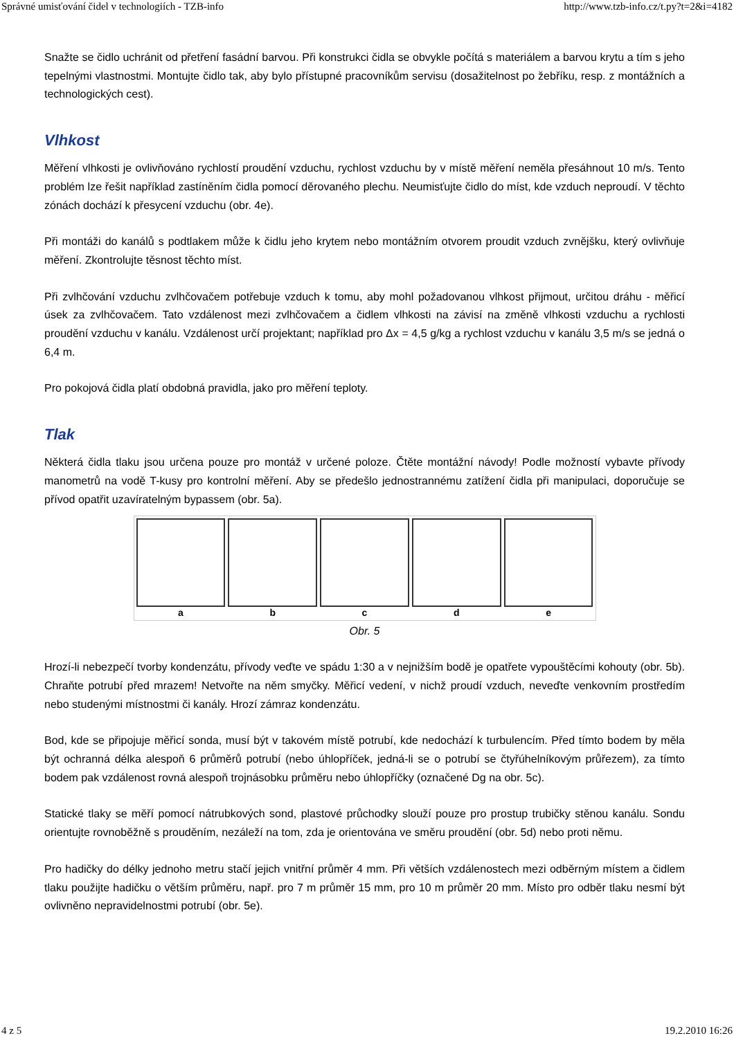Správné umisťování čidel v technologiích - TZB-info http://www.tzb-info.cz/t.py?t=2&i=4182
Snažte se čidlo uchránit od přetření fasádní barvou. Při konstrukci čidla se obvykle počítá s materiálem a barvou krytu a tím s jeho tepelnými vlastnostmi. Montujte čidlo tak, aby bylo přístupné pracovníkům servisu (dosažitelnost po žebříku, resp. z montážních a technologických cest).
Vlhkost
Měření vlhkosti je ovlivňováno rychlostí proudění vzduchu, rychlost vzduchu by v místě měření neměla přesáhnout 10 m/s. Tento problém lze řešit například zastíněním čidla pomocí děrovaného plechu. Neumisťujte čidlo do míst, kde vzduch neproudí. V těchto zónách dochází k přesycení vzduchu (obr. 4e).
Při montáži do kanálů s podtlakem může k čidlu jeho krytem nebo montážním otvorem proudit vzduch zvnějšku, který ovlivňuje měření. Zkontrolujte těsnost těchto míst.
Při zvlhčování vzduchu zvlhčovačem potřebuje vzduch k tomu, aby mohl požadovanou vlhkost přijmout, určitou dráhu - měřicí úsek za zvlhčovačem. Tato vzdálenost mezi zvlhčovačem a čidlem vlhkosti na závisí na změně vlhkosti vzduchu a rychlosti proudění vzduchu v kanálu. Vzdálenost určí projektant; například pro Δx = 4,5 g/kg a rychlost vzduchu v kanálu 3,5 m/s se jedná o 6,4 m.
Pro pokojová čidla platí obdobná pravidla, jako pro měření teploty.
Tlak
Některá čidla tlaku jsou určena pouze pro montáž v určené poloze. Čtěte montážní návody! Podle možností vybavte přívody manometrů na vodě T-kusy pro kontrolní měření. Aby se předešlo jednostrannému zatížení čidla při manipulaci, doporučuje se přívod opatřit uzavíratelným bypassem (obr. 5a).
a b c d e
Obr. 5
Hrozí-li nebezpečí tvorby kondenzátu, přívody veďte ve spádu 1:30 a v nejnižším bodě je opatřete vypouštěcími kohouty (obr. 5b). Chraňte potrubí před mrazem! Netvořte na něm smyčky. Měřicí vedení, v nichž proudí vzduch, neveďte venkovním prostředím nebo studenými místnostmi či kanály. Hrozí zámraz kondenzátu.
Bod, kde se připojuje měřicí sonda, musí být v takovém místě potrubí, kde nedochází k turbulencím. Před tímto bodem by měla být ochranná délka alespoň 6 průměrů potrubí (nebo úhlopříček, jedná-li se o potrubí se čtyřúhelníkovým průřezem), za tímto bodem pak vzdálenost rovná alespoň trojnásobku průměru nebo úhlopříčky (označené Dg na obr. 5c).
Statické tlaky se měří pomocí nátrubkových sond, plastové průchodky slouží pouze pro prostup trubičky stěnou kanálu. Sondu orientujte rovnoběžně s prouděním, nezáleží na tom, zda je orientována ve směru proudění (obr. 5d) nebo proti němu.
Pro hadičky do délky jednoho metru stačí jejich vnitřní průměr 4 mm. Při větších vzdálenostech mezi odběrným místem a čidlem tlaku použijte hadičku o větším průměru, např. pro 7 m průměr 15 mm, pro 10 m průměr 20 mm. Místo pro odběr tlaku nesmí být ovlivněno nepravidelnostmi potrubí (obr. 5e).
4 z 5 19.2.2010 16:26